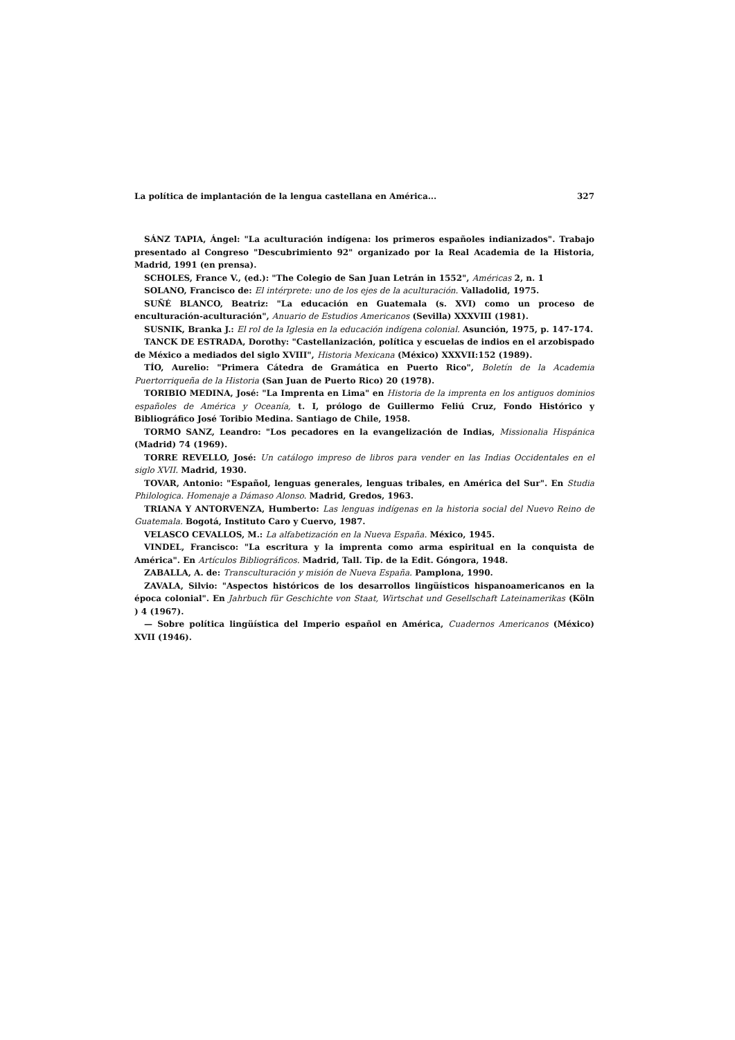La política de implantación de la lengua castellana en América... 327
SÁNZ TAPIA, Ángel: "La aculturación indígena: los primeros españoles indianizados". Trabajo presentado al Congreso "Descubrimiento 92" organizado por la Real Academia de la Historia, Madrid, 1991 (en prensa).
SCHOLES, France V., (ed.): "The Colegio de San Juan Letrán in 1552", Américas 2, n. 1
SOLANO, Francisco de: El intérprete: uno de los ejes de la aculturación. Valladolid, 1975.
SUÑÉ BLANCO, Beatriz: "La educación en Guatemala (s. XVI) como un proceso de enculturación-aculturación", Anuario de Estudios Americanos (Sevilla) XXXVIII (1981).
SUSNIK, Branka J.: El rol de la Iglesia en la educación indígena colonial. Asunción, 1975, p. 147-174.
TANCK DE ESTRADA, Dorothy: "Castellanización, política y escuelas de indios en el arzobispado de México a mediados del siglo XVIII", Historia Mexicana (México) XXXVII:152 (1989).
TÍO, Aurelio: "Primera Cátedra de Gramática en Puerto Rico", Boletín de la Academia Puertorriqueña de la Historia (San Juan de Puerto Rico) 20 (1978).
TORIBIO MEDINA, José: "La Imprenta en Lima" en Historia de la imprenta en los antiguos dominios españoles de América y Oceanía, t. I, prólogo de Guillermo Feliú Cruz, Fondo Histórico y Bibliográfico José Toribio Medina. Santiago de Chile, 1958.
TORMO SANZ, Leandro: "Los pecadores en la evangelización de Indias, Missionalia Hispánica (Madrid) 74 (1969).
TORRE REVELLO, José: Un catálogo impreso de libros para vender en las Indias Occidentales en el siglo XVII. Madrid, 1930.
TOVAR, Antonio: "Español, lenguas generales, lenguas tribales, en América del Sur". En Studia Philologica. Homenaje a Dámaso Alonso. Madrid, Gredos, 1963.
TRIANA Y ANTORVENZA, Humberto: Las lenguas indígenas en la historia social del Nuevo Reino de Guatemala. Bogotá, Instituto Caro y Cuervo, 1987.
VELASCO CEVALLOS, M.: La alfabetización en la Nueva España. México, 1945.
VINDEL, Francisco: "La escritura y la imprenta como arma espiritual en la conquista de América". En Artículos Bibliográficos. Madrid, Tall. Tip. de la Edit. Góngora, 1948.
ZABALLA, A. de: Transculturación y misión de Nueva España. Pamplona, 1990.
ZAVALA, Silvio: "Aspectos históricos de los desarrollos lingüísticos hispanoamericanos en la época colonial". En Jahrbuch für Geschichte von Staat, Wirtschat und Gesellschaft Lateinamerikas (Köln ) 4 (1967).
— Sobre política lingüística del Imperio español en América, Cuadernos Americanos (México) XVII (1946).